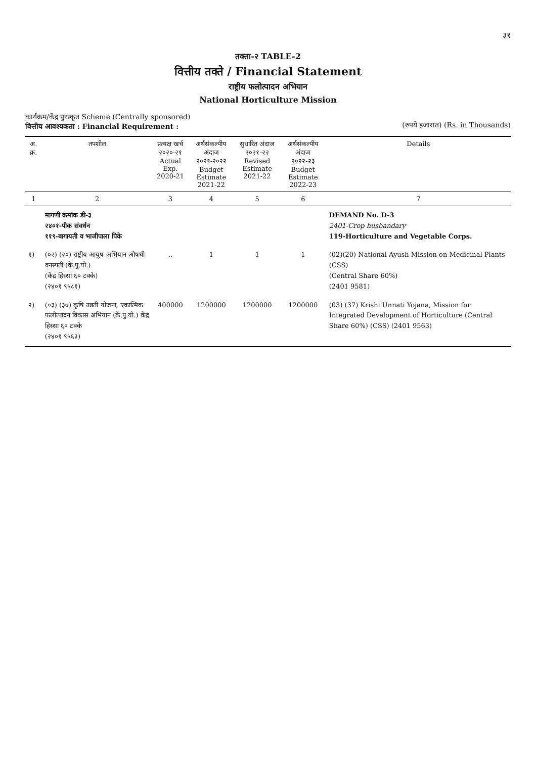३१
तक्ता-२ TABLE-2
वित्तीय तक्ते / Financial Statement
राष्ट्रीय फलोत्पादन अभियान
National Horticulture Mission
कार्यक्रम/केंद्र पुरस्कृत Scheme (Centrally sponsored)
वित्तीय आवश्यकता : Financial Requirement :
(रुपये हजारात) (Rs. in Thousands)
| अ. क्र. | तपशील | प्रत्यक्ष खर्च २०२०-२१ Actual Exp. 2020-21 | अर्थसंकल्पीय अंदाज २०२१-२०२२ Budget Estimate 2021-22 | सुधारित अंदाज २०२१-२२ Revised Estimate 2021-22 | अर्थसंकल्पीय अंदाज २०२२-२३ Budget Estimate 2022-23 | Details |
| --- | --- | --- | --- | --- | --- | --- |
| 1 | 2 | 3 | 4 | 5 | 6 | 7 |
| | मागणी क्रमांक डी-३ २४०१-पीक संवर्धन ११९-बागायती व भाजीपाला पिके | | | | | DEMAND No. D-3 2401-Crop husbandary 119-Horticulture and Vegetable Corps. |
| १) | (०२) (२०) राष्ट्रीय आयुष अभियान औषधी वनस्पती (कें.पु.यो.) (केंद्र हिस्सा ६० टक्के) (२४०१ ९५८१) | .. | 1 | 1 | 1 | (02)(20) National Ayush Mission on Medicinal Plants (CSS) (Central Share 60%) (2401 9581) |
| २) | (०३) (३७) कृषि उन्नती योजना, एकात्मिक फलोत्पादन विकास अभियान (कें.पु.यो.) केंद्र हिस्सा ६० टक्के (२४०१ ९५६३) | 400000 | 1200000 | 1200000 | 1200000 | (03) (37) Krishi Unnati Yojana, Mission for Integrated Development of Horticulture (Central Share 60%) (CSS) (2401 9563) |